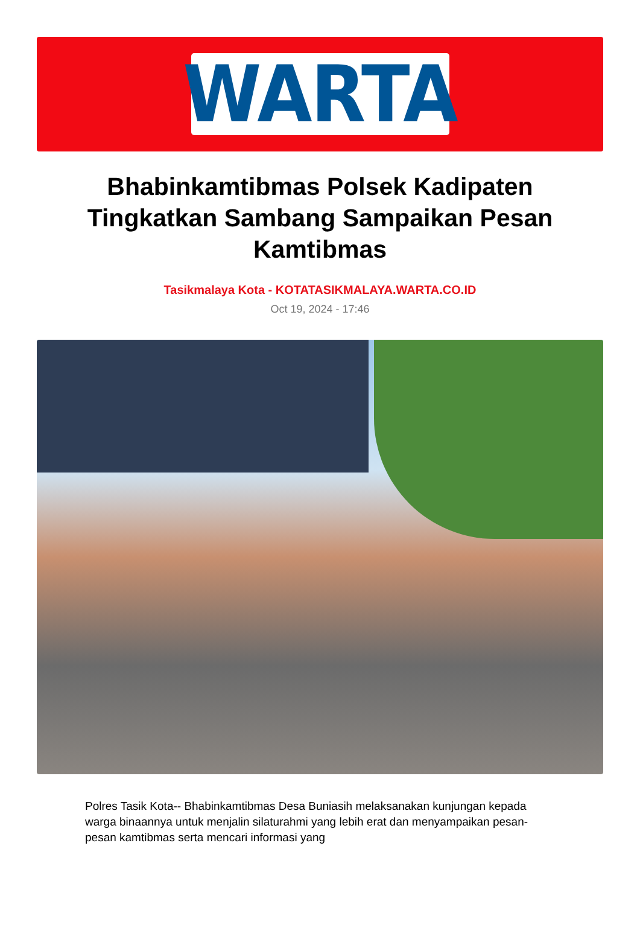WARTA
Bhabinkamtibmas Polsek Kadipaten Tingkatkan Sambang Sampaikan Pesan Kamtibmas
Tasikmalaya Kota - KOTATASIKMALAYA.WARTA.CO.ID
Oct 19, 2024 - 17:46
Polres Tasik Kota-- Bhabinkamtibmas Desa Buniasih melaksanakan kunjungan kepada warga binaannya untuk menjalin silaturahmi yang lebih erat dan menyampaikan pesan-pesan kamtibmas serta mencari informasi yang